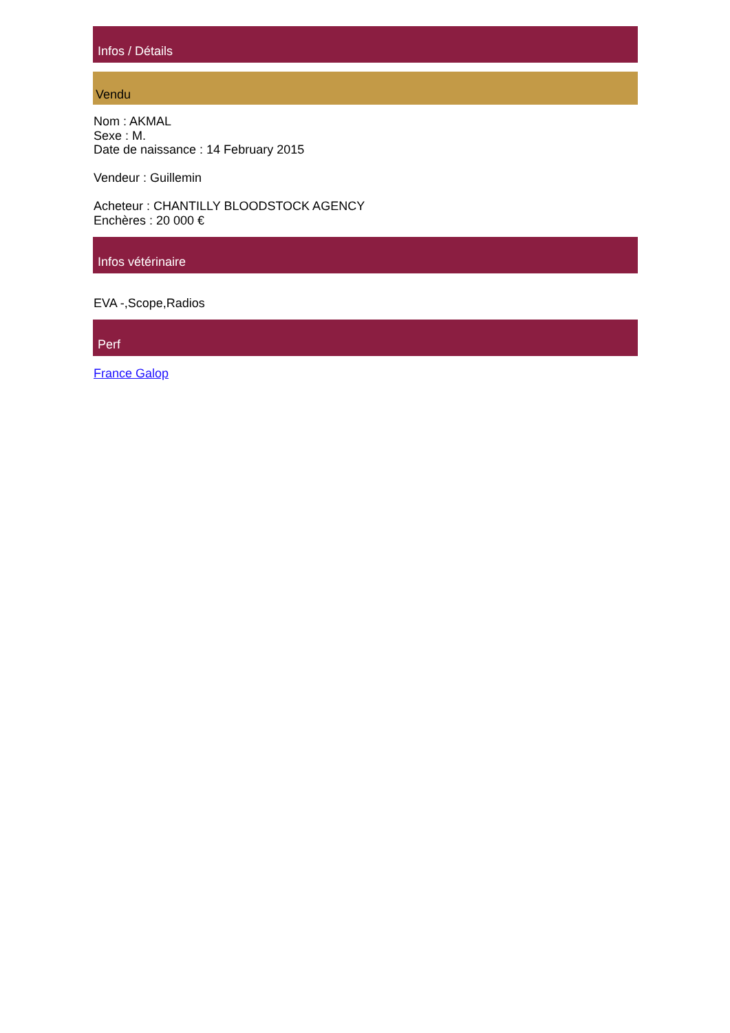Infos / Détails
Vendu
Nom : AKMAL
Sexe : M.
Date de naissance : 14 February 2015
Vendeur : Guillemin
Acheteur : CHANTILLY BLOODSTOCK AGENCY
Enchères : 20 000 €
Infos vétérinaire
EVA -,Scope,Radios
Perf
France Galop